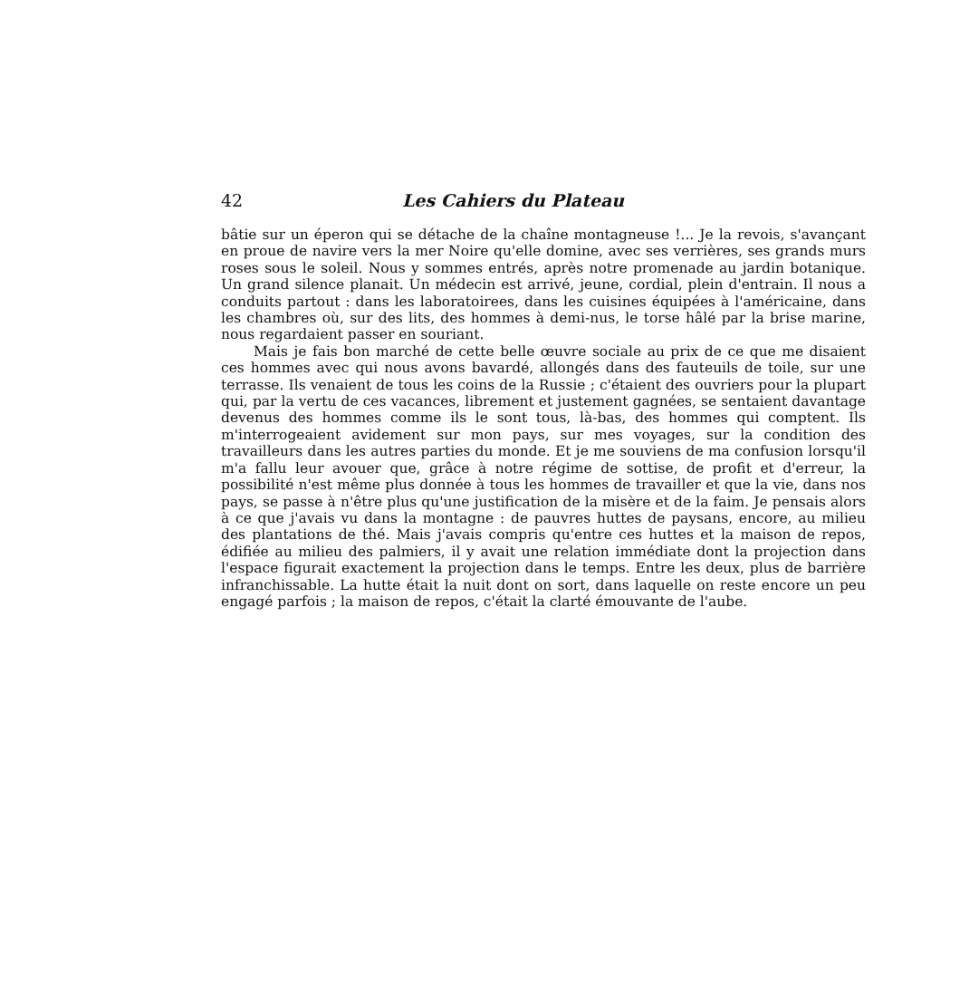42 Les Cahiers du Plateau
bâtie sur un éperon qui se détache de la chaîne montagneuse !... Je la revois, s'avançant en proue de navire vers la mer Noire qu'elle domine, avec ses verrières, ses grands murs roses sous le soleil. Nous y sommes entrés, après notre promenade au jardin botanique. Un grand silence planait. Un médecin est arrivé, jeune, cordial, plein d'entrain. Il nous a conduits partout : dans les laboratoirees, dans les cuisines équipées à l'américaine, dans les chambres où, sur des lits, des hommes à demi-nus, le torse hâlé par la brise marine, nous regardaient passer en souriant.
Mais je fais bon marché de cette belle œuvre sociale au prix de ce que me disaient ces hommes avec qui nous avons bavardé, allongés dans des fauteuils de toile, sur une terrasse. Ils venaient de tous les coins de la Russie ; c'étaient des ouvriers pour la plupart qui, par la vertu de ces vacances, librement et justement gagnées, se sentaient davantage devenus des hommes comme ils le sont tous, là-bas, des hommes qui comptent. Ils m'interrogeaient avidement sur mon pays, sur mes voyages, sur la condition des travailleurs dans les autres parties du monde. Et je me souviens de ma confusion lorsqu'il m'a fallu leur avouer que, grâce à notre régime de sottise, de profit et d'erreur, la possibilité n'est même plus donnée à tous les hommes de travailler et que la vie, dans nos pays, se passe à n'être plus qu'une justification de la misère et de la faim. Je pensais alors à ce que j'avais vu dans la montagne : de pauvres huttes de paysans, encore, au milieu des plantations de thé. Mais j'avais compris qu'entre ces huttes et la maison de repos, édifiée au milieu des palmiers, il y avait une relation immédiate dont la projection dans l'espace figurait exactement la projection dans le temps. Entre les deux, plus de barrière infranchissable. La hutte était la nuit dont on sort, dans laquelle on reste encore un peu engagé parfois ; la maison de repos, c'était la clarté émouvante de l'aube.